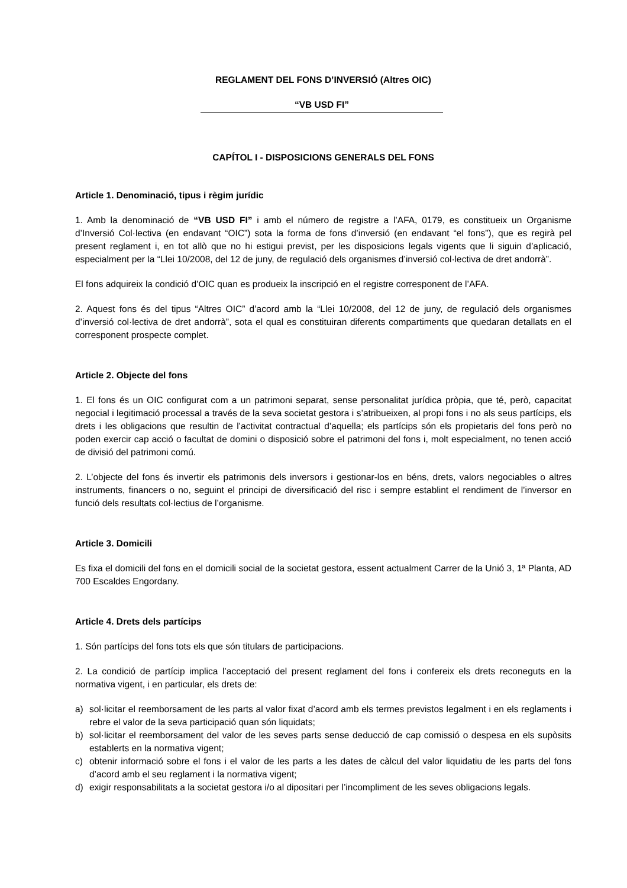REGLAMENT DEL FONS D’INVERSIÓ (Altres OIC)
“VB USD FI”
CAPÍTOL I - DISPOSICIONS GENERALS DEL FONS
Article 1. Denominació, tipus i règim jurídic
1. Amb la denominació de “VB USD FI” i amb el número de registre a l’AFA, 0179, es constitueix un Organisme d’Inversió Col·lectiva (en endavant “OIC”) sota la forma de fons d’inversió (en endavant “el fons”), que es regirà pel present reglament i, en tot allò que no hi estigui previst, per les disposicions legals vigents que li siguin d’aplicació, especialment per la “Llei 10/2008, del 12 de juny, de regulació dels organismes d’inversió col·lectiva de dret andorrà”.
El fons adquireix la condició d’OIC quan es produeix la inscripció en el registre corresponent de l’AFA.
2. Aquest fons és del tipus “Altres OIC” d’acord amb la “Llei 10/2008, del 12 de juny, de regulació dels organismes d’inversió col·lectiva de dret andorrà”, sota el qual es constituiran diferents compartiments que quedaran detallats en el corresponent prospecte complet.
Article 2. Objecte del fons
1. El fons és un OIC configurat com a un patrimoni separat, sense personalitat jurídica pròpia, que té, però, capacitat negocial i legitimació processal a través de la seva societat gestora i s’atribueixen, al propi fons i no als seus partícips, els drets i les obligacions que resultin de l’activitat contractual d’aquella; els partícips són els propietaris del fons però no poden exercir cap acció o facultat de domini o disposició sobre el patrimoni del fons i, molt especialment, no tenen acció de divisió del patrimoni comú.
2. L’objecte del fons és invertir els patrimonis dels inversors i gestionar-los en béns, drets, valors negociables o altres instruments, financers o no, seguint el principi de diversificació del risc i sempre establint el rendiment de l’inversor en funció dels resultats col·lectius de l’organisme.
Article 3. Domicili
Es fixa el domicili del fons en el domicili social de la societat gestora, essent actualment Carrer de la Unió 3, 1ª Planta, AD 700 Escaldes Engordany.
Article 4. Drets dels partícips
1. Són partícips del fons tots els que són titulars de participacions.
2. La condició de partícip implica l’acceptació del present reglament del fons i confereix els drets reconeguts en la normativa vigent, i en particular, els drets de:
a) sol·licitar el reemborsament de les parts al valor fixat d’acord amb els termes previstos legalment i en els reglaments i rebre el valor de la seva participació quan són liquidats;
b) sol·licitar el reemborsament del valor de les seves parts sense deducció de cap comissió o despesa en els supòsits establerts en la normativa vigent;
c) obtenir informació sobre el fons i el valor de les parts a les dates de càlcul del valor liquidatiu de les parts del fons d’acord amb el seu reglament i la normativa vigent;
d) exigir responsabilitats a la societat gestora i/o al dipositari per l’incompliment de les seves obligacions legals.